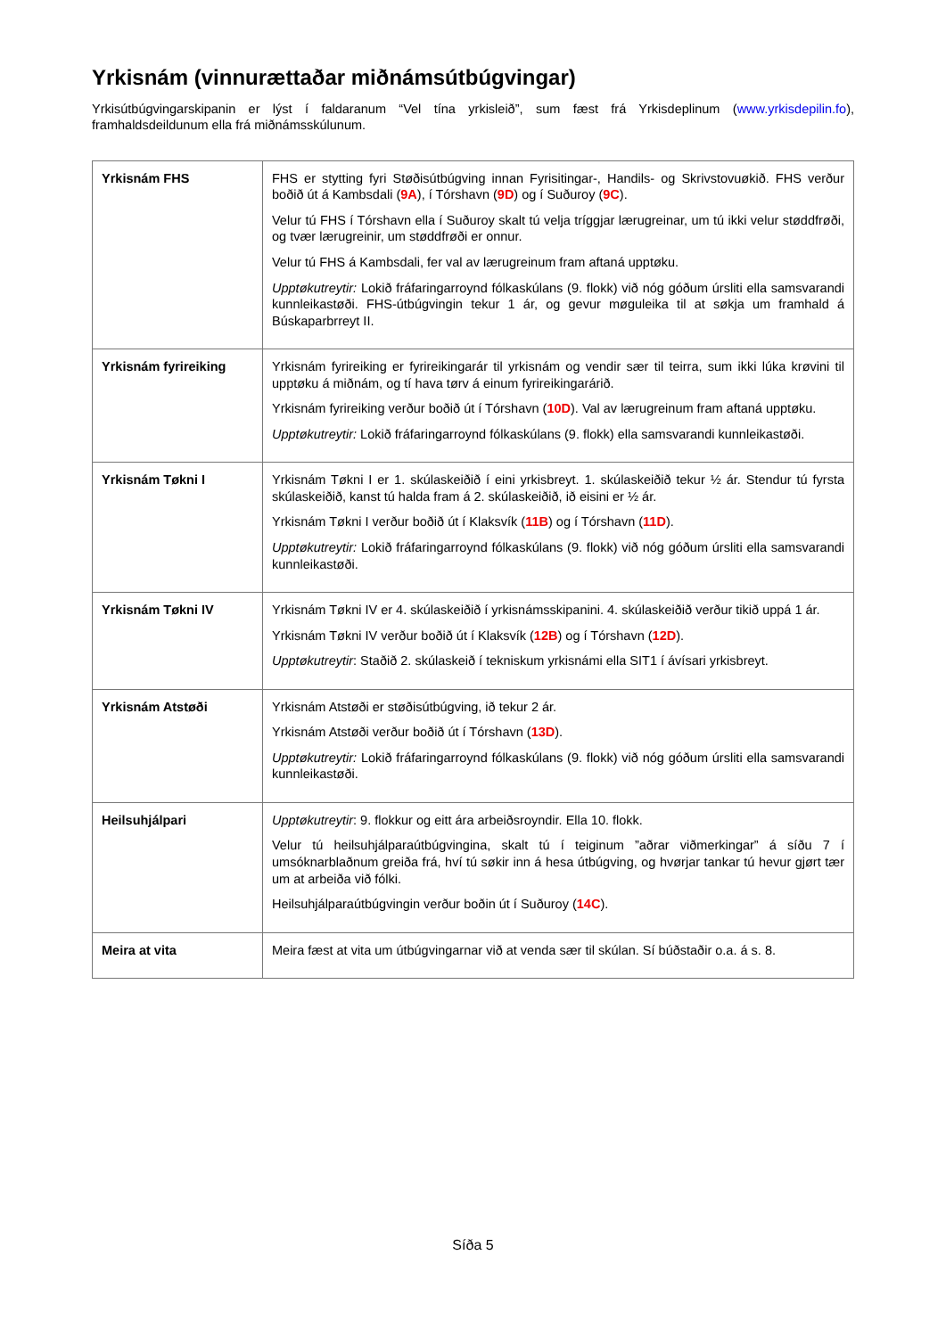Yrkisnám (vinnurættaðar miðnámsútbúgvingar)
Yrkisútbúgvingarskipanin er lýst í faldaranum “Vel tína yrkisleið”, sum fæst frá Yrkisdeplinum (www.yrkisdepilin.fo), framhaldsdeildunum ella frá miðnámsskúlunum.
| Yrkisnám FHS | FHS er stytting fyri Støðisútbúgving innan Fyrisitingar-, Handils- og Skrivstovuøkið. FHS verður boðið út á Kambsdali ( 9A ), í Tórshavn ( 9D ) og í Suðuroy ( 9C ). Velur tú FHS í Tórshavn ella í Suðuroy skalt tú velja tríggjar lærugreinar, um tú ikki velur støddfrøði, og tvær lærugreinir, um støddfrøði er onnur. Velur tú FHS á Kambsdali, fer val av lærugreinum fram aftaná upptøku. Upptøkutreytir: Lokið fráfaringarroynd fólkaskúlans (9. flokk) við nóg góðum úrsliti ella samsvarandi kunnleikastøði. FHS-útbúgvingin tekur 1 ár, og gevur møguleika til at søkja um framhald á Búskaparbrreyt II. |
| Yrkisnám fyrireiking | Yrkisnám fyrireiking er fyrireikingarár til yrkisnám og vendir sær til teirra, sum ikki lúka krøvini til upptøku á miðnám, og tí hava tørv á einum fyrireikingarárið. Yrkisnám fyrireiking verður boðið út í Tórshavn ( 10D ). Val av lærugreinum fram aftaná upptøku. Upptøkutreytir: Lokið fráfaringarroynd fólkaskúlans (9. flokk) ella samsvarandi kunnleikastøði. |
| Yrkisnám Tøkni I | Yrkisnám Tøkni I er 1. skúlaskeiðið í eini yrkisbreyt. 1. skúlaskeiðið tekur ½ ár. Stendur tú fyrsta skúlaskeiðið, kanst tú halda fram á 2. skúlaskeiðið, ið eisini er ½ ár. Yrkisnám Tøkni I verður boðið út í Klaksvík ( 11B ) og í Tórshavn ( 11D ). Upptøkutreytir: Lokið fráfaringarroynd fólkaskúlans (9. flokk) við nóg góðum úrsliti ella samsvarandi kunnleikastøði. |
| Yrkisnám Tøkni IV | Yrkisnám Tøkni IV er 4. skúlaskeiðið í yrkisnámsskipanini. 4. skúlaskeiðið verður tikið uppá 1 ár. Yrkisnám Tøkni IV verður boðið út í Klaksvík ( 12B ) og í Tórshavn ( 12D ). Upptøkutreytir : Staðið 2. skúlaskeið í tekniskum yrkisnámi ella SIT1 í ávísari yrkisbreyt. |
| Yrkisnám Atstøði | Yrkisnám Atstøði er støðisútbúgving, ið tekur 2 ár. Yrkisnám Atstøði verður boðið út í Tórshavn ( 13D ). Upptøkutreytir: Lokið fráfaringarroynd fólkaskúlans (9. flokk) við nóg góðum úrsliti ella samsvarandi kunnleikastøði. |
| Heilsuhjálpari | Upptøkutreytir : 9. flokkur og eitt ára arbeiðsroyndir. Ella 10. flokk. Velur tú heilsuhjálparaútbúgvingina, skalt tú í teiginum ”aðrar viðmerkingar” á síðu 7 í umsóknarblaðnum greiða frá, hví tú søkir inn á hesa útbúgving, og hvørjar tankar tú hevur gjørt tær um at arbeiða við fólki. Heilsuhjálparaútbúgvingin verður boðin út í Suðuroy ( 14C ). |
| Meira at vita | Meira fæst at vita um útbúgvingarnar við at venda sær til skúlan. Sí búðstaðir o.a. á s. 8. |
Síða 5